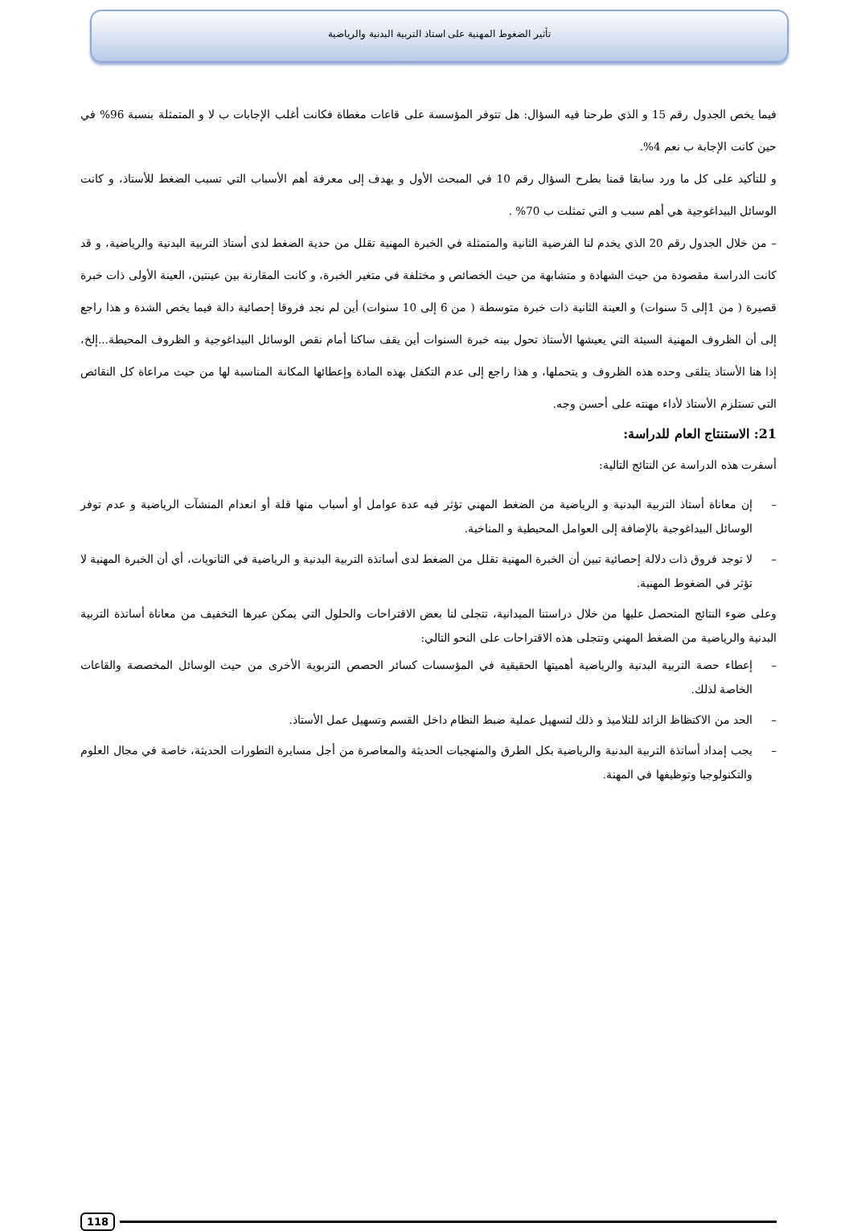تأثير الضغوط المهنية على استاذ التربية البدنية والرياضية
فيما يخص الجدول رقم 15 و الذي طرحنا فيه السؤال: هل تتوفر المؤسسة على قاعات مغطاة فكانت أغلب الإجابات ب لا و المتمثلة بنسبة 96% في حين كانت الإجابة ب نعم 4%.
و للتأكيد على كل ما ورد سابقا قمنا بطرح السؤال رقم 10 في المبحث الأول و يهدف إلى معرفة أهم الأسباب التي تسبب الضغط للأستاذ، و كانت الوسائل البيداغوجية هي أهم سبب و التي تمثلت ب 70% .
– من خلال الجدول رقم 20 الذي يخدم لنا الفرضية الثانية والمتمثلة في الخبرة المهنية تقلل من حدية الضغط لدى أستاذ التربية البدنية والرياضية، و قد كانت الدراسة مقصودة من حيث الشهادة و متشابهة من حيث الخصائص و مختلفة في متغير الخبرة، و كانت المقارنة بين عينتين، العينة الأولى ذات خبرة قصيرة ( من 1إلى 5 سنوات) و العينة الثانية ذات خبرة متوسطة ( من 6 إلى 10 سنوات) أين لم نجد فروقا إحصائية دالة فيما يخص الشدة و هذا راجع إلى أن الظروف المهنية السيئة التي يعيشها الأستاذ تحول بينه خبرة السنوات أين يقف ساكنا أمام نقص الوسائل البيداغوجية و الظروف المحيطة...إلخ، إذا هنا الأستاذ يتلقى وحده هذه الظروف و يتحملها، و هذا راجع إلى عدم التكفل بهذه المادة وإعطائها المكانة المناسبة لها من حيث مراعاة كل النقائص التي تستلزم الأستاذ لأداء مهنته على أحسن وجه.
21: الاستنتاج العام للدراسة:
أسفرت هذه الدراسة عن النتائج التالية:
– إن معاناة أستاذ التربية البدنية و الرياضية من الضغط المهني تؤثر فيه عدة عوامل أو أسباب منها قلة أو انعدام المنشآت الرياضية و عدم توفر الوسائل البيداغوجية بالإضافة إلى العوامل المحيطية و المناخية.
– لا توجد فروق ذات دلالة إحصائية تبين أن الخبرة المهنية تقلل من الضغط لدى أساتذة التربية البدنية و الرياضية في الثانويات، أي أن الخبرة المهنية لا تؤثر في الضغوط المهنية.
وعلى ضوء النتائج المتحصل عليها من خلال دراستنا الميدانية، تتجلى لنا بعض الاقتراحات والحلول التي يمكن عبرها التخفيف من معاناة أساتذة التربية البدنية والرياضية من الضغط المهني وتتجلى هذه الاقتراحات على النحو التالي:
– إعطاء حصة التربية البدنية والرياضية أهميتها الحقيقية في المؤسسات كسائر الحصص التربوية الأخرى من حيث الوسائل المخصصة والقاعات الخاصة لذلك.
– الحد من الاكتظاظ الزائد للتلاميذ و ذلك لتسهيل عملية ضبط النظام داخل القسم وتسهيل عمل الأستاذ.
– يجب إمداد أساتذة التربية البدنية والرياضية بكل الطرق والمنهجيات الحديثة والمعاصرة من أجل مسايرة التطورات الحديثة، خاصة في مجال العلوم والتكنولوجيا وتوظيفها في المهنة.
118